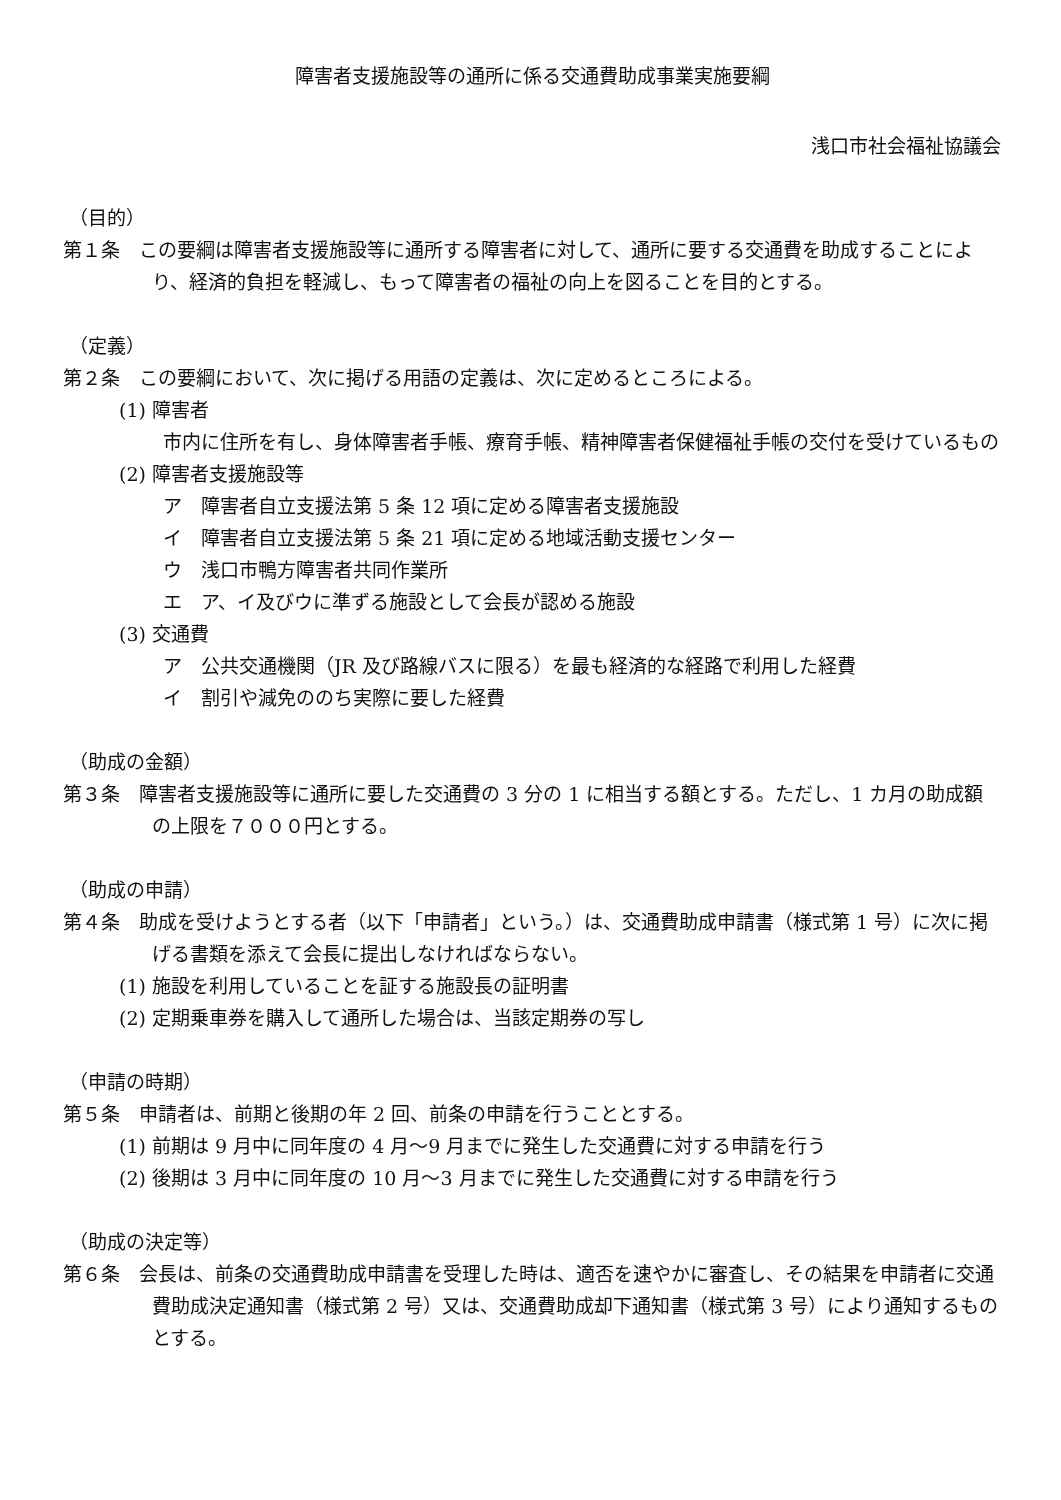障害者支援施設等の通所に係る交通費助成事業実施要綱
浅口市社会福祉協議会
（目的）
第１条　この要綱は障害者支援施設等に通所する障害者に対して、通所に要する交通費を助成することにより、経済的負担を軽減し、もって障害者の福祉の向上を図ることを目的とする。
（定義）
第２条　この要綱において、次に掲げる用語の定義は、次に定めるところによる。
(1) 障害者
市内に住所を有し、身体障害者手帳、療育手帳、精神障害者保健福祉手帳の交付を受けているもの
(2) 障害者支援施設等
ア　障害者自立支援法第 5 条 12 項に定める障害者支援施設
イ　障害者自立支援法第 5 条 21 項に定める地域活動支援センター
ウ　浅口市鴨方障害者共同作業所
エ　ア、イ及びウに準ずる施設として会長が認める施設
(3) 交通費
ア　公共交通機関（JR 及び路線バスに限る）を最も経済的な経路で利用した経費
イ　割引や減免ののち実際に要した経費
（助成の金額）
第３条　障害者支援施設等に通所に要した交通費の 3 分の 1 に相当する額とする。ただし、1 カ月の助成額の上限を７０００円とする。
（助成の申請）
第４条　助成を受けようとする者（以下「申請者」という。）は、交通費助成申請書（様式第 1 号）に次に掲げる書類を添えて会長に提出しなければならない。
(1) 施設を利用していることを証する施設長の証明書
(2) 定期乗車券を購入して通所した場合は、当該定期券の写し
（申請の時期）
第５条　申請者は、前期と後期の年 2 回、前条の申請を行うこととする。
(1) 前期は 9 月中に同年度の 4 月～9 月までに発生した交通費に対する申請を行う
(2) 後期は 3 月中に同年度の 10 月～3 月までに発生した交通費に対する申請を行う
（助成の決定等）
第６条　会長は、前条の交通費助成申請書を受理した時は、適否を速やかに審査し、その結果を申請者に交通費助成決定通知書（様式第 2 号）又は、交通費助成却下通知書（様式第 3 号）により通知するものとする。